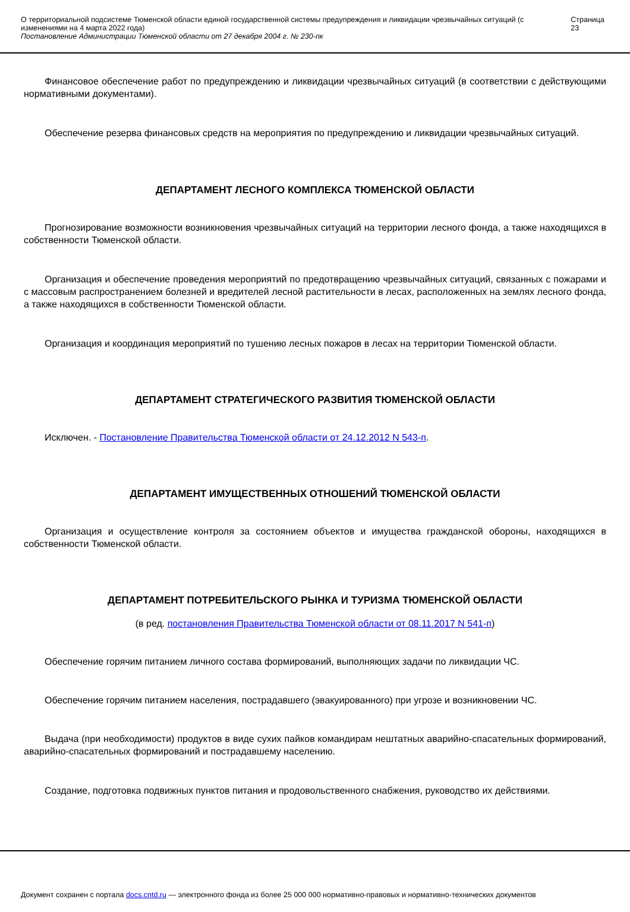О территориальной подсистеме Тюменской области единой государственной системы предупреждения и ликвидации чрезвычайных ситуаций (с изменениями на 4 марта 2022 года)
Постановление Администрации Тюменской области от 27 декабря 2004 г. № 230-пк
Страница 23
Финансовое обеспечение работ по предупреждению и ликвидации чрезвычайных ситуаций (в соответствии с действующими нормативными документами).
Обеспечение резерва финансовых средств на мероприятия по предупреждению и ликвидации чрезвычайных ситуаций.
ДЕПАРТАМЕНТ ЛЕСНОГО КОМПЛЕКСА ТЮМЕНСКОЙ ОБЛАСТИ
Прогнозирование возможности возникновения чрезвычайных ситуаций на территории лесного фонда, а также находящихся в собственности Тюменской области.
Организация и обеспечение проведения мероприятий по предотвращению чрезвычайных ситуаций, связанных с пожарами и с массовым распространением болезней и вредителей лесной растительности в лесах, расположенных на землях лесного фонда, а также находящихся в собственности Тюменской области.
Организация и координация мероприятий по тушению лесных пожаров в лесах на территории Тюменской области.
ДЕПАРТАМЕНТ СТРАТЕГИЧЕСКОГО РАЗВИТИЯ ТЮМЕНСКОЙ ОБЛАСТИ
Исключен. - Постановление Правительства Тюменской области от 24.12.2012 N 543-п.
ДЕПАРТАМЕНТ ИМУЩЕСТВЕННЫХ ОТНОШЕНИЙ ТЮМЕНСКОЙ ОБЛАСТИ
Организация и осуществление контроля за состоянием объектов и имущества гражданской обороны, находящихся в собственности Тюменской области.
ДЕПАРТАМЕНТ ПОТРЕБИТЕЛЬСКОГО РЫНКА И ТУРИЗМА ТЮМЕНСКОЙ ОБЛАСТИ
(в ред. постановления Правительства Тюменской области от 08.11.2017 N 541-п)
Обеспечение горячим питанием личного состава формирований, выполняющих задачи по ликвидации ЧС.
Обеспечение горячим питанием населения, пострадавшего (эвакуированного) при угрозе и возникновении ЧС.
Выдача (при необходимости) продуктов в виде сухих пайков командирам нештатных аварийно-спасательных формирований, аварийно-спасательных формирований и пострадавшему населению.
Создание, подготовка подвижных пунктов питания и продовольственного снабжения, руководство их действиями.
Документ сохранен с портала docs.cntd.ru — электронного фонда из более 25 000 000 нормативно-правовых и нормативно-технических документов